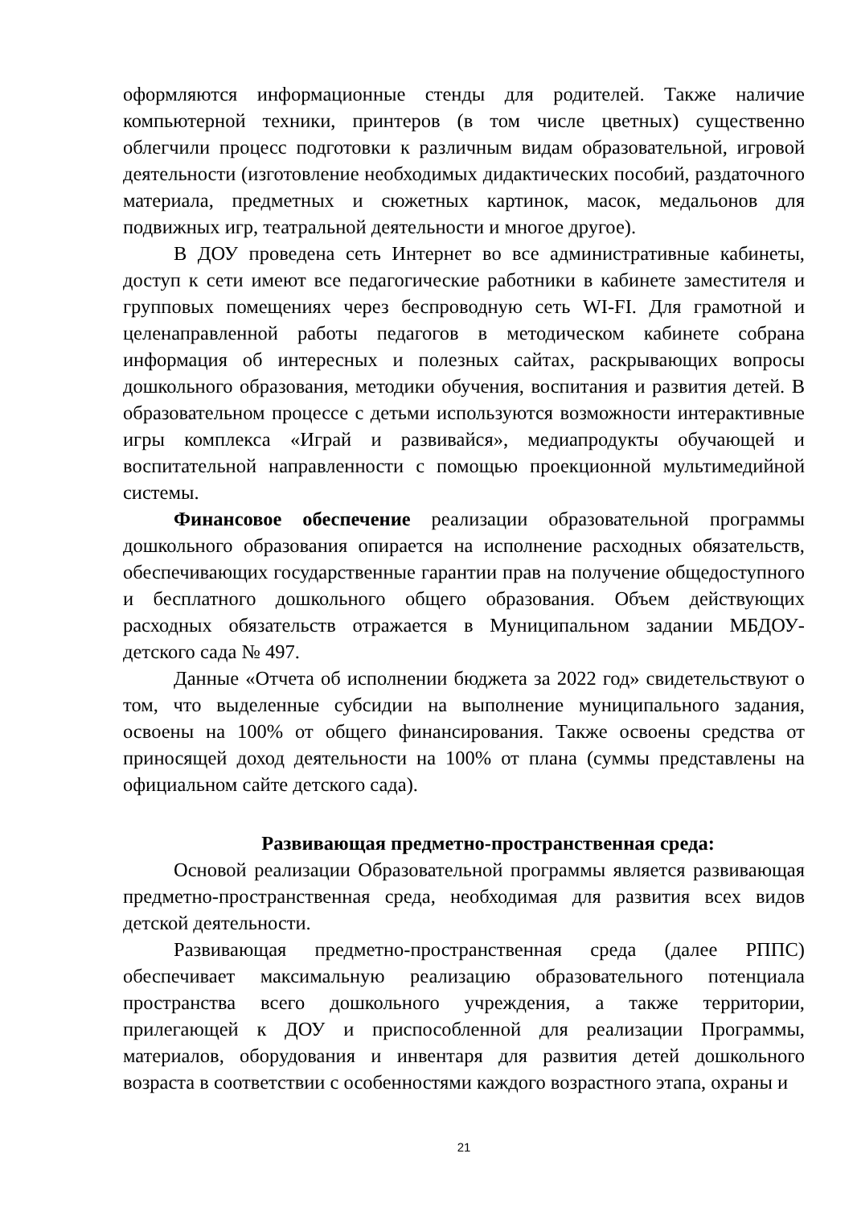оформляются информационные стенды для родителей. Также наличие компьютерной техники, принтеров (в том числе цветных) существенно облегчили процесс подготовки к различным видам образовательной, игровой деятельности (изготовление необходимых дидактических пособий, раздаточного материала, предметных и сюжетных картинок, масок, медальонов для подвижных игр, театральной деятельности и многое другое).
В ДОУ проведена сеть Интернет во все административные кабинеты, доступ к сети имеют все педагогические работники в кабинете заместителя и групповых помещениях через беспроводную сеть WI-FI. Для грамотной и целенаправленной работы педагогов в методическом кабинете собрана информация об интересных и полезных сайтах, раскрывающих вопросы дошкольного образования, методики обучения, воспитания и развития детей. В образовательном процессе с детьми используются возможности интерактивные игры комплекса «Играй и развивайся», медиапродукты обучающей и воспитательной направленности с помощью проекционной мультимедийной системы.
Финансовое обеспечение реализации образовательной программы дошкольного образования опирается на исполнение расходных обязательств, обеспечивающих государственные гарантии прав на получение общедоступного и бесплатного дошкольного общего образования. Объем действующих расходных обязательств отражается в Муниципальном задании МБДОУ-детского сада № 497.
Данные «Отчета об исполнении бюджета за 2022 год» свидетельствуют о том, что выделенные субсидии на выполнение муниципального задания, освоены на 100% от общего финансирования. Также освоены средства от приносящей доход деятельности на 100% от плана (суммы представлены на официальном сайте детского сада).
Развивающая предметно-пространственная среда:
Основой реализации Образовательной программы является развивающая предметно-пространственная среда, необходимая для развития всех видов детской деятельности.
Развивающая предметно-пространственная среда (далее РППС) обеспечивает максимальную реализацию образовательного потенциала пространства всего дошкольного учреждения, а также территории, прилегающей к ДОУ и приспособленной для реализации Программы, материалов, оборудования и инвентаря для развития детей дошкольного возраста в соответствии с особенностями каждого возрастного этапа, охраны и
21